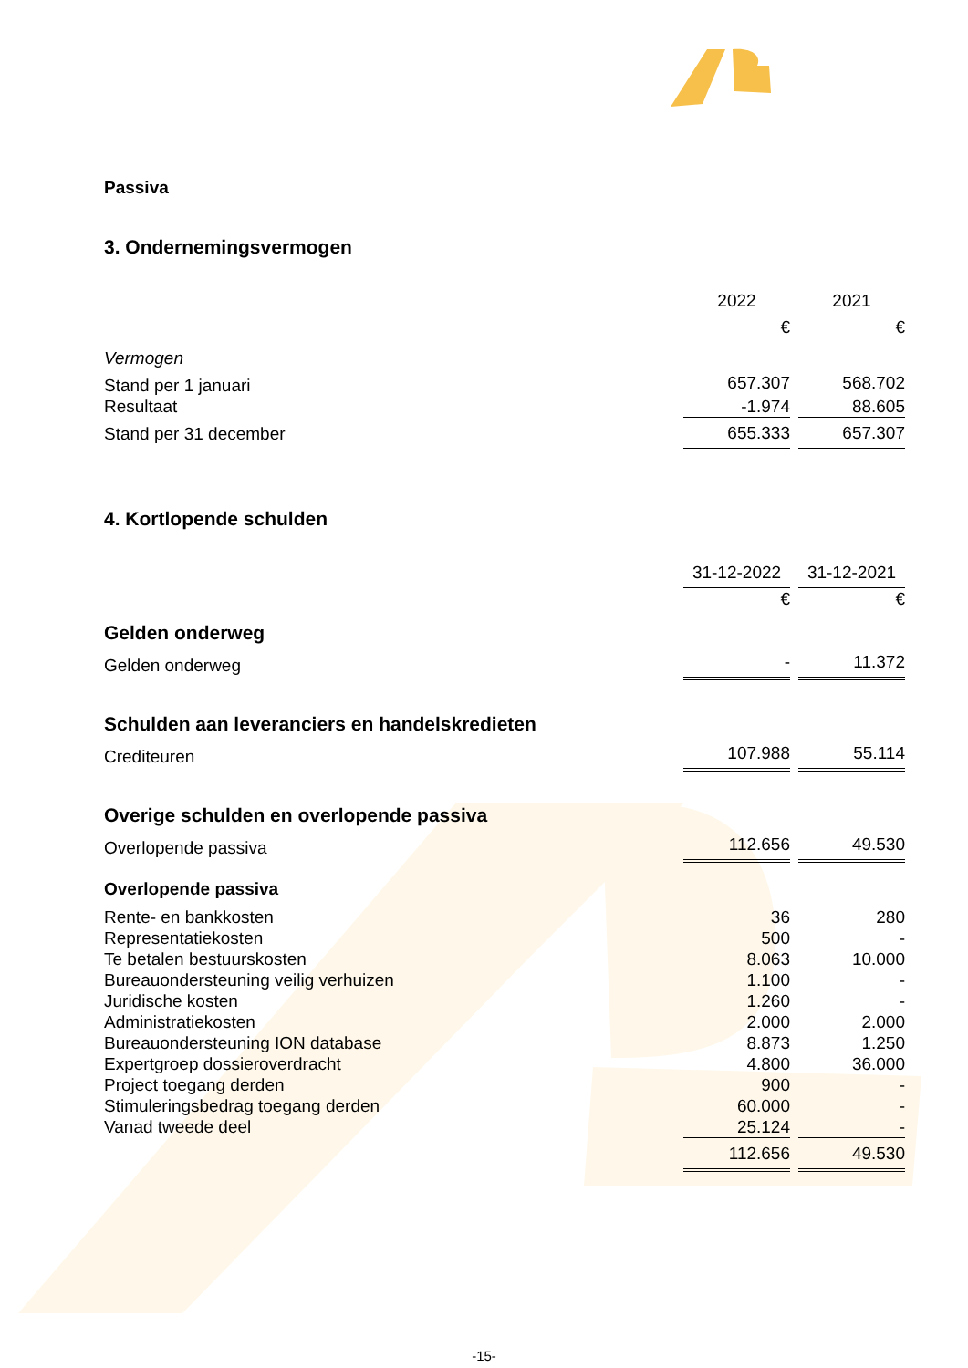Passiva
3. Ondernemingsvermogen
| | 2022 | | 2021 |
| | € | | € |
| Vermogen | | | |
| Stand per 1 januari | 657.307 | | 568.702 |
| Resultaat | -1.974 | | 88.605 |
| Stand per 31 december | 655.333 | | 657.307 |
4. Kortlopende schulden
| | 31-12-2022 | | 31-12-2021 |
| | € | | € |
Gelden onderweg
| Gelden onderweg | - | | 11.372 |
Schulden aan leveranciers en handelskredieten
| Crediteuren | 107.988 | | 55.114 |
Overige schulden en overlopende passiva
| Overlopende passiva | 112.656 | | 49.530 |
Overlopende passiva
| Rente- en bankkosten | 36 | | 280 |
| Representatiekosten | 500 | | - |
| Te betalen bestuurskosten | 8.063 | | 10.000 |
| Bureauondersteuning veilig verhuizen | 1.100 | | - |
| Juridische kosten | 1.260 | | - |
| Administratiekosten | 2.000 | | 2.000 |
| Bureauondersteuning ION database | 8.873 | | 1.250 |
| Expertgroep dossieroverdracht | 4.800 | | 36.000 |
| Project toegang derden | 900 | | - |
| Stimuleringsbedrag toegang derden | 60.000 | | - |
| Vanad tweede deel | 25.124 | | - |
| | 112.656 | | 49.530 |
-15-